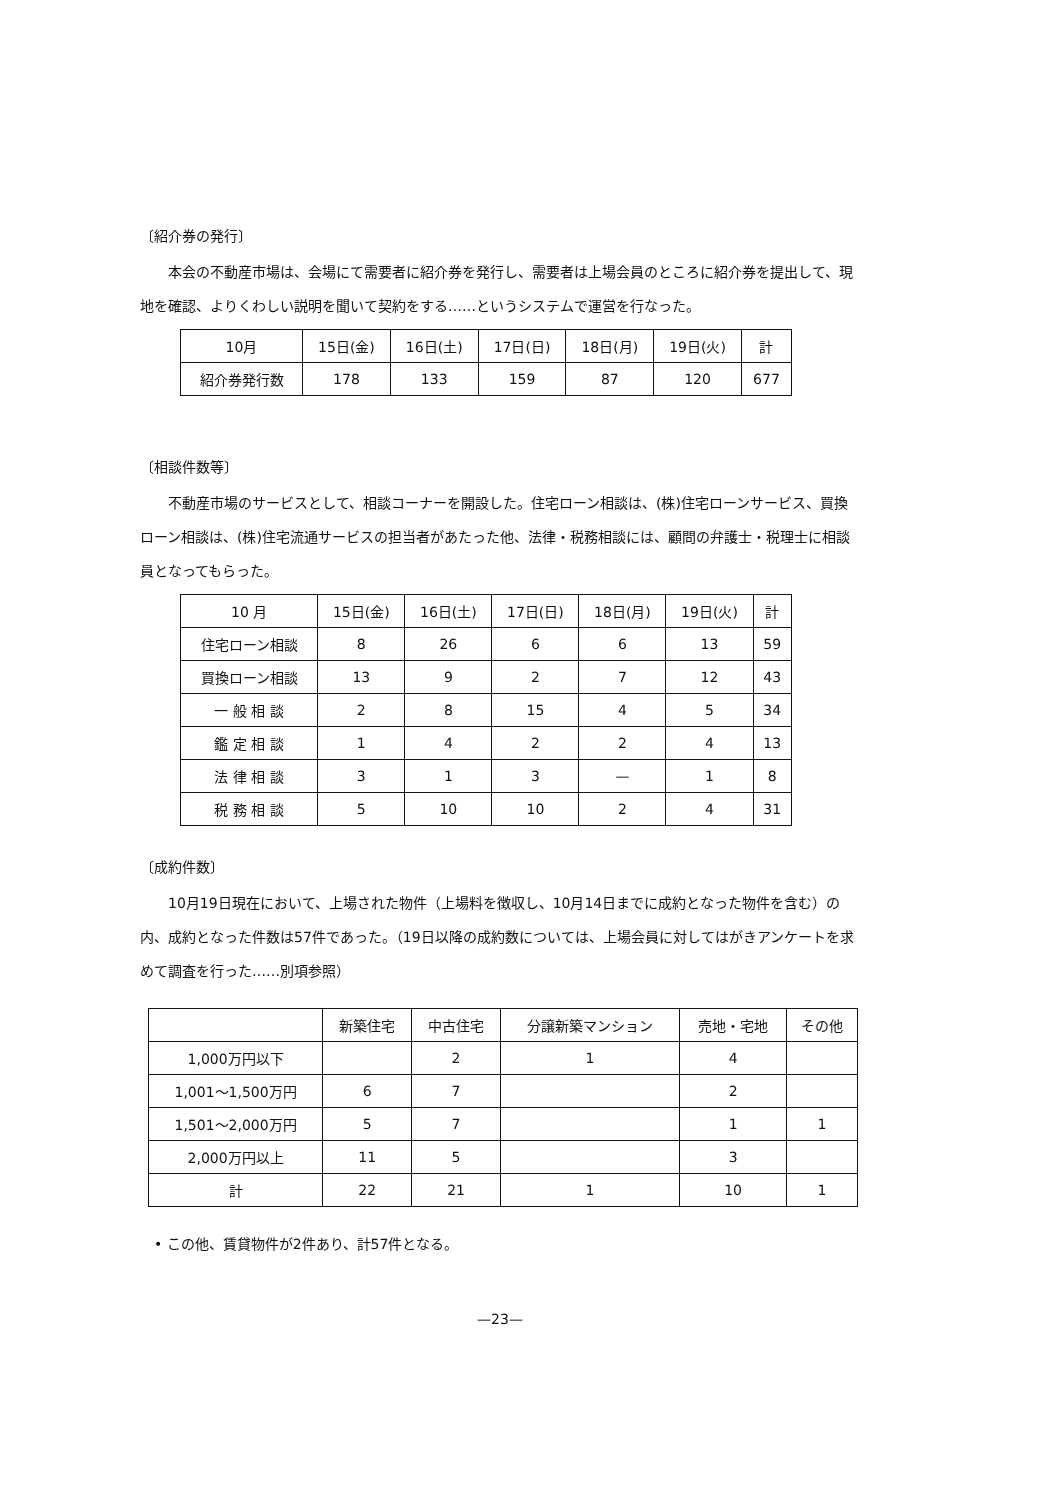〔紹介券の発行〕
本会の不動産市場は、会場にて需要者に紹介券を発行し、需要者は上場会員のところに紹介券を提出して、現地を確認、よりくわしい説明を聞いて契約をする……というシステムで運営を行なった。
| 10月 | 15日(金) | 16日(土) | 17日(日) | 18日(月) | 19日(火) | 計 |
| 紹介券発行数 | 178 | 133 | 159 | 87 | 120 | 677 |
〔相談件数等〕
不動産市場のサービスとして、相談コーナーを開設した。住宅ローン相談は、(株)住宅ローンサービス、買換ローン相談は、(株)住宅流通サービスの担当者があたった他、法律・税務相談には、顧問の弁護士・税理士に相談員となってもらった。
| 10 月 | 15日(金) | 16日(土) | 17日(日) | 18日(月) | 19日(火) | 計 |
| 住宅ローン相談 | 8 | 26 | 6 | 6 | 13 | 59 |
| 買換ローン相談 | 13 | 9 | 2 | 7 | 12 | 43 |
| 一 般 相 談 | 2 | 8 | 15 | 4 | 5 | 34 |
| 鑑 定 相 談 | 1 | 4 | 2 | 2 | 4 | 13 |
| 法 律 相 談 | 3 | 1 | 3 | — | 1 | 8 |
| 税 務 相 談 | 5 | 10 | 10 | 2 | 4 | 31 |
〔成約件数〕
10月19日現在において、上場された物件（上場料を徴収し、10月14日までに成約となった物件を含む）の内、成約となった件数は57件であった。（19日以降の成約数については、上場会員に対してはがきアンケートを求めて調査を行った……別項参照）
| | 新築住宅 | 中古住宅 | 分譲新築マンション | 売地・宅地 | その他 |
| 1,000万円以下 | | 2 | 1 | 4 | |
| 1,001～1,500万円 | 6 | 7 | | 2 | |
| 1,501～2,000万円 | 5 | 7 | | 1 | 1 |
| 2,000万円以上 | 11 | 5 | | 3 | |
| 計 | 22 | 21 | 1 | 10 | 1 |
• この他、賃貸物件が2件あり、計57件となる。
—23—